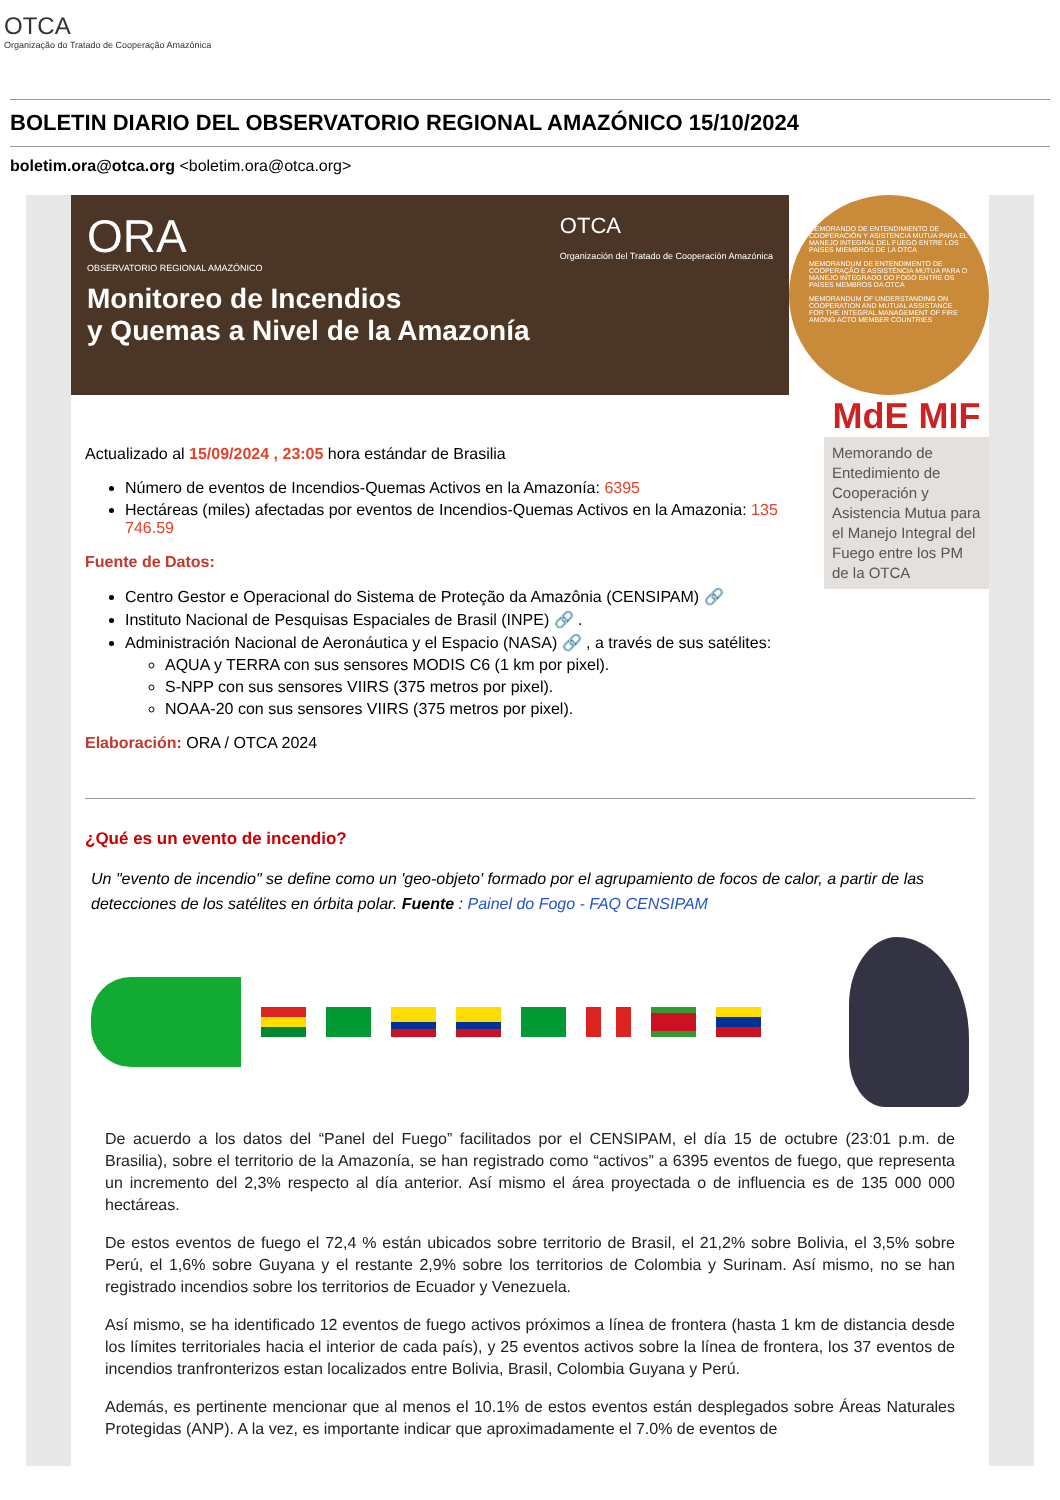OTCA
Organização do Tratado de Cooperação Amazônica
BOLETIN DIARIO DEL OBSERVATORIO REGIONAL AMAZÓNICO 15/10/2024
boletim.ora@otca.org <boletim.ora@otca.org>
ORA
OBSERVATORIO REGIONAL AMAZÓNICO
OTCA
Organización del Tratado de Cooperación Amazónica
Monitoreo de Incendios
y Quemas a Nivel de la Amazonía
MEMORANDO DE ENTENDIMIENTO DE COOPERACIÓN Y ASISTENCIA MUTUA PARA EL MANEJO INTEGRAL DEL FUEGO ENTRE LOS PAÍSES MIEMBROS DE LA OTCA
MEMORANDUM DE ENTENDIMENTO DE COOPERAÇÃO E ASSISTÊNCIA MÚTUA PARA O MANEJO INTEGRADO DO FOGO ENTRE OS PAÍSES MEMBROS DA OTCA
MEMORANDUM OF UNDERSTANDING ON COOPERATION AND MUTUAL ASSISTANCE FOR THE INTEGRAL MANAGEMENT OF FIRE AMONG ACTO MEMBER COUNTRIES
Actualizado al 15/09/2024 , 23:05 hora estándar de Brasilia
Número de eventos de Incendios-Quemas Activos en la Amazonía: 6395
Hectáreas (miles) afectadas por eventos de Incendios-Quemas Activos en la Amazonia: 135 746.59
Fuente de Datos:
Centro Gestor e Operacional do Sistema de Proteção da Amazônia (CENSIPAM) 🔗
Instituto Nacional de Pesquisas Espaciales de Brasil (INPE) 🔗 .
Administración Nacional de Aeronáutica y el Espacio (NASA) 🔗 , a través de sus satélites:
AQUA y TERRA con sus sensores MODIS C6 (1 km por pixel).
S-NPP con sus sensores VIIRS (375 metros por pixel).
NOAA-20 con sus sensores VIIRS (375 metros por pixel).
Elaboración: ORA / OTCA 2024
MdE MIF
Memorando de Entedimiento de Cooperación y Asistencia Mutua para el Manejo Integral del Fuego entre los PM de la OTCA
¿Qué es un evento de incendio?
Un "evento de incendio" se define como un 'geo-objeto' formado por el agrupamiento de focos de calor, a partir de las detecciones de los satélites en órbita polar. Fuente : Painel do Fogo - FAQ CENSIPAM
De acuerdo a los datos del “Panel del Fuego” facilitados por el CENSIPAM, el día 15 de octubre (23:01 p.m. de Brasilia), sobre el territorio de la Amazonía, se han registrado como “activos” a 6395 eventos de fuego, que representa un incremento del 2,3% respecto al día anterior. Así mismo el área proyectada o de influencia es de 135 000 000 hectáreas.
De estos eventos de fuego el 72,4 % están ubicados sobre territorio de Brasil, el 21,2% sobre Bolivia, el 3,5% sobre Perú, el 1,6% sobre Guyana y el restante 2,9% sobre los territorios de Colombia y Surinam. Así mismo, no se han registrado incendios sobre los territorios de Ecuador y Venezuela.
Así mismo, se ha identificado 12 eventos de fuego activos próximos a línea de frontera (hasta 1 km de distancia desde los límites territoriales hacia el interior de cada país), y 25 eventos activos sobre la línea de frontera, los 37 eventos de incendios tranfronterizos estan localizados entre Bolivia, Brasil, Colombia Guyana y Perú.
Además, es pertinente mencionar que al menos el 10.1% de estos eventos están desplegados sobre Áreas Naturales Protegidas (ANP). A la vez, es importante indicar que aproximadamente el 7.0% de eventos de